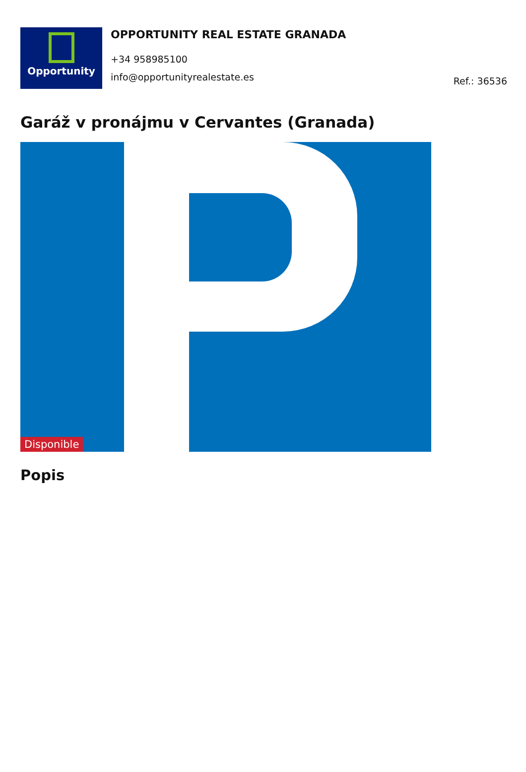Opportunity
OPPORTUNITY REAL ESTATE GRANADA
+34 958985100
info@opportunityrealestate.es
Ref.: 36536
Garáž v pronájmu v Cervantes (Granada)
Disponible
Popis